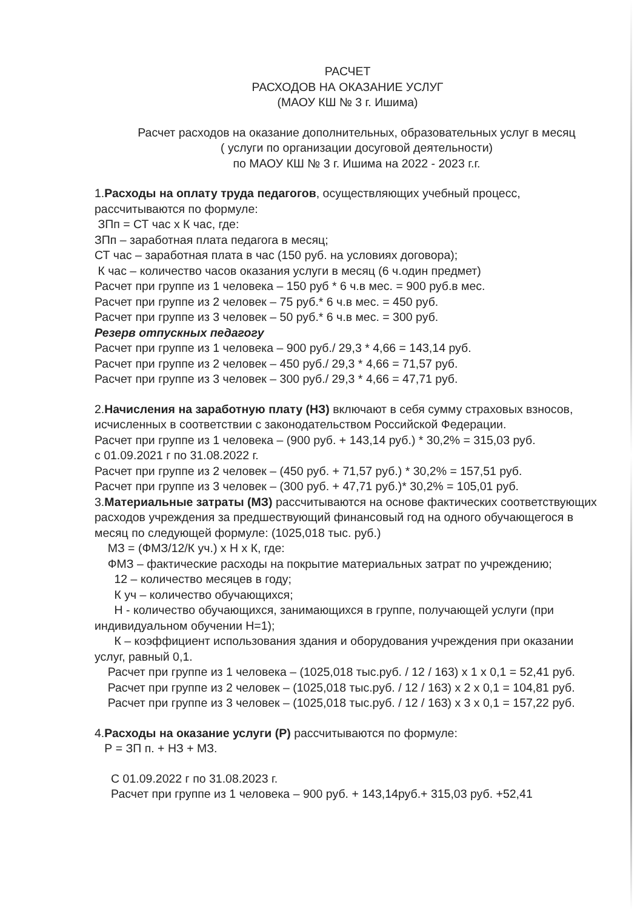РАСЧЕТ
РАСХОДОВ НА ОКАЗАНИЕ УСЛУГ
(МАОУ КШ № 3 г. Ишима)
Расчет расходов на оказание дополнительных, образовательных услуг в месяц
( услуги по организации досуговой деятельности)
по МАОУ КШ № 3 г. Ишима на 2022 - 2023 г.г.
1.Расходы на оплату труда педагогов, осуществляющих учебный процесс, рассчитываются по формуле:
ЗПп = СТ час х К час, где:
ЗПп – заработная плата педагога в месяц;
СТ час – заработная плата в час (150 руб. на условиях договора);
К час – количество часов оказания услуги в месяц (6 ч.один предмет)
Расчет при группе из 1 человека – 150 руб * 6 ч.в мес. = 900 руб.в мес.
Расчет при группе из 2 человек – 75 руб.* 6 ч.в мес. = 450 руб.
Расчет при группе из 3 человек – 50 руб.* 6 ч.в мес. = 300 руб.
Резерв отпускных педагогу
Расчет при группе из 1 человека – 900 руб./ 29,3 * 4,66 = 143,14 руб.
Расчет при группе из 2 человек – 450 руб./ 29,3 * 4,66 = 71,57 руб.
Расчет при группе из 3 человек – 300 руб./ 29,3 * 4,66 = 47,71 руб.
2.Начисления на заработную плату (НЗ) включают в себя сумму страховых взносов, исчисленных в соответствии с законодательством Российской Федерации.
Расчет при группе из 1 человека – (900 руб. + 143,14 руб.) * 30,2% = 315,03 руб.
с 01.09.2021 г по 31.08.2022 г.
Расчет при группе из 2 человек – (450 руб. + 71,57 руб.) * 30,2% = 157,51 руб.
Расчет при группе из 3 человек – (300 руб. + 47,71 руб.)* 30,2% = 105,01 руб.
3.Материальные затраты (МЗ) рассчитываются на основе фактических соответствующих расходов учреждения за предшествующий финансовый год на одного обучающегося в месяц по следующей формуле: (1025,018 тыс. руб.)
МЗ = (ФМЗ/12/К уч.) х Н х К, где:
ФМЗ – фактические расходы на покрытие материальных затрат по учреждению;
12 – количество месяцев в году;
К уч – количество обучающихся;
Н - количество обучающихся, занимающихся в группе, получающей услуги (при индивидуальном обучении Н=1);
К – коэффициент использования здания и оборудования учреждения при оказании услуг, равный 0,1.
Расчет при группе из 1 человека – (1025,018 тыс.руб. / 12 / 163) х 1 х 0,1 = 52,41 руб.
Расчет при группе из 2 человек – (1025,018 тыс.руб. / 12 / 163) х 2 х 0,1 = 104,81 руб.
Расчет при группе из 3 человек – (1025,018 тыс.руб. / 12 / 163) х 3 х 0,1 = 157,22 руб.
4.Расходы на оказание услуги (Р) рассчитываются по формуле:
Р = ЗП п. + НЗ + МЗ.
С 01.09.2022 г по 31.08.2023 г.
Расчет при группе из 1 человека – 900 руб. + 143,14руб.+ 315,03 руб. +52,41